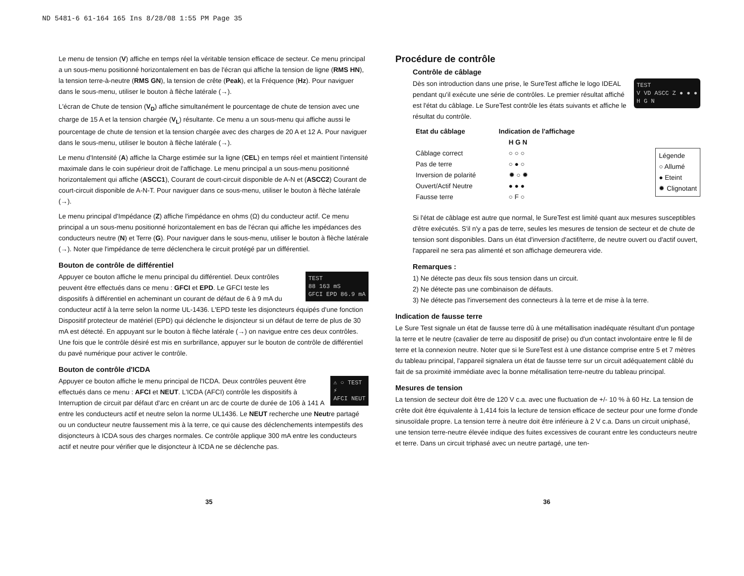ND 5481-6 61-164 165 Ins 8/28/08 1:55 PM Page 35
Le menu de tension (V) affiche en temps réel la véritable tension efficace de secteur. Ce menu principal a un sous-menu positionné horizontalement en bas de l'écran qui affiche la tension de ligne (RMS HN), la tension terre-à-neutre (RMS GN), la tension de crête (Peak), et la Fréquence (Hz). Pour naviguer dans le sous-menu, utiliser le bouton à flèche latérale (→).
L'écran de Chute de tension (V<sub>D</sub>) affiche simultanément le pourcentage de chute de tension avec une charge de 15 A et la tension chargée (V<sub>L</sub>) résultante. Ce menu a un sous-menu qui affiche aussi le pourcentage de chute de tension et la tension chargée avec des charges de 20 A et 12 A. Pour naviguer dans le sous-menu, utiliser le bouton à flèche latérale (→).
Le menu d'Intensité (A) affiche la Charge estimée sur la ligne (CEL) en temps réel et maintient l'intensité maximale dans le coin supérieur droit de l'affichage. Le menu principal a un sous-menu positionné horizontalement qui affiche (ASCC1), Courant de court-circuit disponible de A-N et (ASCC2) Courant de court-circuit disponible de A-N-T. Pour naviguer dans ce sous-menu, utiliser le bouton à flèche latérale (→).
Le menu principal d'Impédance (Z) affiche l'impédance en ohms (Ω) du conducteur actif. Ce menu principal a un sous-menu positionné horizontalement en bas de l'écran qui affiche les impédances des conducteurs neutre (N) et Terre (G). Pour naviguer dans le sous-menu, utiliser le bouton à flèche latérale (→). Noter que l'impédance de terre déclenchera le circuit protégé par un différentiel.
Bouton de contrôle de différentiel
TEST
88 163 mS
GFCI EPD 86.9 mA
Appuyer ce bouton affiche le menu principal du différentiel. Deux contrôles peuvent être effectués dans ce menu : GFCI et EPD. Le GFCI teste les dispositifs à différentiel en acheminant un courant de défaut de 6 à 9 mA du conducteur actif à la terre selon la norme UL-1436. L'EPD teste les disjoncteurs équipés d'une fonction Dispositif protecteur de matériel (EPD) qui déclenche le disjoncteur si un défaut de terre de plus de 30 mA est détecté. En appuyant sur le bouton à flèche latérale (→) on navigue entre ces deux contrôles. Une fois que le contrôle désiré est mis en surbrillance, appuyer sur le bouton de contrôle de différentiel du pavé numérique pour activer le contrôle.
Bouton de contrôle d'ICDA
⚠ ○ TEST
⚡
AFCI NEUT
Appuyer ce bouton affiche le menu principal de l'ICDA. Deux contrôles peuvent être effectués dans ce menu : AFCI et NEUT. L'ICDA (AFCI) contrôle les dispositifs à Interruption de circuit par défaut d'arc en créant un arc de courte de durée de 106 à 141 A entre les conducteurs actif et neutre selon la norme UL1436. Le NEUT recherche une Neutre partagé ou un conducteur neutre faussement mis à la terre, ce qui cause des déclenchements intempestifs des disjoncteurs à ICDA sous des charges normales. Ce contrôle applique 300 mA entre les conducteurs actif et neutre pour vérifier que le disjoncteur à ICDA ne se déclenche pas.
35
Procédure de contrôle
Contrôle de câblage
TEST
V VD ASCC Z ● ● ●
H G N
Dès son introduction dans une prise, le SureTest affiche le logo IDEAL pendant qu'il exécute une série de contrôles. Le premier résultat affiché est l'état du câblage. Le SureTest contrôle les états suivants et affiche le résultat du contrôle.
| Etat du câblage | Indication de l'affichage |
| --- | --- |
| | H G N |
| Câblage correct | ○ ○ ○ |
| Pas de terre | ○ ● ○ |
| Inversion de polarité | ✹ ○ ✹ |
| Ouvert/Actif Neutre | ● ● ● |
| Fausse terre | ○ F ○ |
Légende
○ Allumé
● Eteint
✹ Clignotant
Si l'état de câblage est autre que normal, le SureTest est limité quant aux mesures susceptibles d'être exécutés. S'il n'y a pas de terre, seules les mesures de tension de secteur et de chute de tension sont disponibles. Dans un état d'inversion d'actif/terre, de neutre ouvert ou d'actif ouvert, l'appareil ne sera pas alimenté et son affichage demeurera vide.
Remarques :
1) Ne détecte pas deux fils sous tension dans un circuit.
2) Ne détecte pas une combinaison de défauts.
3) Ne détecte pas l'inversement des connecteurs à la terre et de mise à la terre.
Indication de fausse terre
Le Sure Test signale un état de fausse terre dû à une métallisation inadéquate résultant d'un pontage la terre et le neutre (cavalier de terre au dispositif de prise) ou d'un contact involontaire entre le fil de terre et la connexion neutre. Noter que si le SureTest est à une distance comprise entre 5 et 7 mètres du tableau principal, l'appareil signalera un état de fausse terre sur un circuit adéquatement câblé du fait de sa proximité immédiate avec la bonne métallisation terre-neutre du tableau principal.
Mesures de tension
La tension de secteur doit être de 120 V c.a. avec une fluctuation de +/- 10 % à 60 Hz. La tension de crête doit être équivalente à 1,414 fois la lecture de tension efficace de secteur pour une forme d'onde sinusoïdale propre. La tension terre à neutre doit être inférieure à 2 V c.a. Dans un circuit uniphasé, une tension terre-neutre élevée indique des fuites excessives de courant entre les conducteurs neutre et terre. Dans un circuit triphasé avec un neutre partagé, une ten-
36